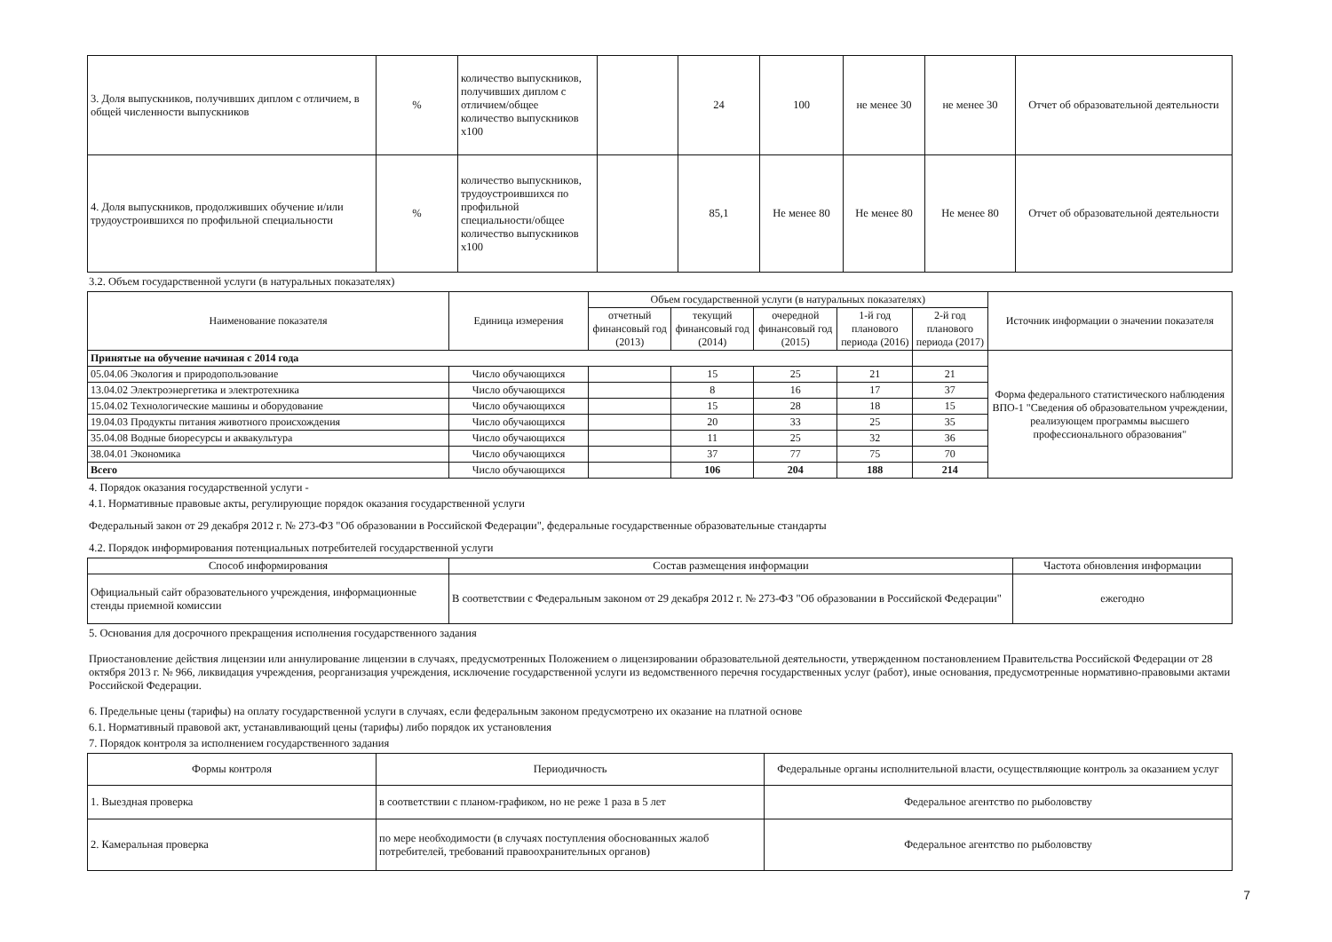| 3. Доля выпускников, получивших диплом с отличием, в общей численности выпускников | % | количество выпускников, получивших диплом с отличием/общее количество выпускников х100 | | 24 | 100 | не менее 30 | не менее 30 | Отчет об образовательной деятельности |
| 4. Доля выпускников, продолживших обучение и/или трудоустроившихся по профильной специальности | % | количество выпускников, трудоустроившихся по профильной специальности/общее количество выпускников х100 | | 85,1 | Не менее 80 | Не менее 80 | Не менее 80 | Отчет об образовательной деятельности |
3.2. Объем государственной услуги (в натуральных показателях)
| Наименование показателя | Единица измерения | Объем государственной услуги (в натуральных показателях) | | | | | Источник информации о значении показателя |
| --- | --- | --- | --- | --- | --- | --- | --- |
| | | отчетный финансовый год (2013) | текущий финансовый год (2014) | очередной финансовый год (2015) | 1-й год планового периода (2016) | 2-й год планового периода (2017) | |
| Принятые на обучение начиная с 2014 года | | | | | | | Форма федерального статистического наблюдения ВПО-1 "Сведения об образовательном учреждении, реализующем программы высшего профессионального образования" |
| 05.04.06 Экология и природопользование | Число обучающихся | | 15 | 25 | 21 | 21 | |
| 13.04.02 Электроэнергетика и электротехника | Число обучающихся | | 8 | 16 | 17 | 37 | |
| 15.04.02 Технологические машины и оборудование | Число обучающихся | | 15 | 28 | 18 | 15 | |
| 19.04.03 Продукты питания животного происхождения | Число обучающихся | | 20 | 33 | 25 | 35 | |
| 35.04.08 Водные биоресурсы и аквакультура | Число обучающихся | | 11 | 25 | 32 | 36 | |
| 38.04.01 Экономика | Число обучающихся | | 37 | 77 | 75 | 70 | |
| Всего | Число обучающихся | | 106 | 204 | 188 | 214 | |
4. Порядок оказания государственной услуги -
4.1. Нормативные правовые акты, регулирующие порядок оказания государственной услуги
Федеральный закон от 29 декабря 2012 г. № 273-ФЗ "Об образовании в Российской Федерации", федеральные государственные образовательные стандарты
4.2. Порядок информирования потенциальных потребителей государственной услуги
| Способ информирования | Состав размещения информации | Частота обновления информации |
| --- | --- | --- |
| Официальный сайт образовательного учреждения, информационные стенды приемной комиссии | В соответствии с Федеральным законом от 29 декабря 2012 г. № 273-ФЗ "Об образовании в Российской Федерации" | ежегодно |
5. Основания для досрочного прекращения исполнения государственного задания
Приостановление действия лицензии или аннулирование лицензии в случаях, предусмотренных Положением о лицензировании образовательной деятельности, утвержденном постановлением Правительства Российской Федерации от 28 октября 2013 г. № 966, ликвидация учреждения, реорганизация учреждения, исключение государственной услуги из ведомственного перечня государственных услуг (работ), иные основания, предусмотренные нормативно-правовыми актами Российской Федерации.
6. Предельные цены (тарифы) на оплату государственной услуги в случаях, если федеральным законом предусмотрено их оказание на платной основе
6.1. Нормативный правовой акт, устанавливающий цены (тарифы) либо порядок их установления
7. Порядок контроля за исполнением государственного задания
| Формы контроля | Периодичность | Федеральные органы исполнительной власти, осуществляющие контроль за оказанием услуг |
| --- | --- | --- |
| 1. Выездная проверка | в соответствии с планом-графиком, но не реже 1 раза в 5 лет | Федеральное агентство по рыболовству |
| 2. Камеральная проверка | по мере необходимости (в случаях поступления обоснованных жалоб потребителей, требований правоохранительных органов) | Федеральное агентство по рыболовству |
7